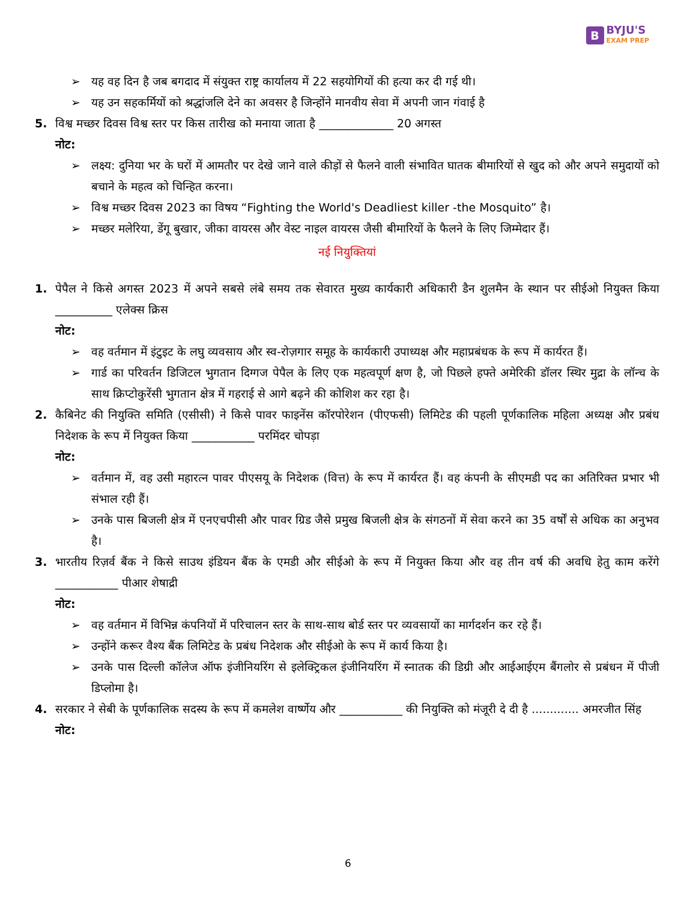B
BYJU'S
EXAM PREP
➢ यह वह दिन है जब बगदाद में संयुक्त राष्ट्र कार्यालय में 22 सहयोगियों की हत्या कर दी गई थी।
➢ यह उन सहकर्मियों को श्रद्धांजलि देने का अवसर है जिन्होंने मानवीय सेवा में अपनी जान गंवाई है
5. विश्व मच्छर दिवस विश्व स्तर पर किस तारीख को मनाया जाता है _____________ 20 अगस्त
नोट:
➢ लक्ष्य: दुनिया भर के घरों में आमतौर पर देखे जाने वाले कीड़ों से फैलने वाली संभावित घातक बीमारियों से खुद को और अपने समुदायों को बचाने के महत्व को चिन्हित करना।
➢ विश्व मच्छर दिवस 2023 का विषय “Fighting the World's Deadliest killer -the Mosquito” है।
➢ मच्छर मलेरिया, डेंगू बुखार, जीका वायरस और वेस्ट नाइल वायरस जैसी बीमारियों के फैलने के लिए जिम्मेदार हैं।
नई नियुक्तियां
1. पेपैल ने किसे अगस्त 2023 में अपने सबसे लंबे समय तक सेवारत मुख्य कार्यकारी अधिकारी डैन शुलमैन के स्थान पर सीईओ नियुक्त किया __________ एलेक्स क्रिस
नोट:
➢ वह वर्तमान में इंटुइट के लघु व्यवसाय और स्व-रोज़गार समूह के कार्यकारी उपाध्यक्ष और महाप्रबंधक के रूप में कार्यरत हैं।
➢ गार्ड का परिवर्तन डिजिटल भुगतान दिग्गज पेपैल के लिए एक महत्वपूर्ण क्षण है, जो पिछले हफ्ते अमेरिकी डॉलर स्थिर मुद्रा के लॉन्च के साथ क्रिप्टोकुरेंसी भुगतान क्षेत्र में गहराई से आगे बढ़ने की कोशिश कर रहा है।
2. कैबिनेट की नियुक्ति समिति (एसीसी) ने किसे पावर फाइनेंस कॉरपोरेशन (पीएफसी) लिमिटेड की पहली पूर्णकालिक महिला अध्यक्ष और प्रबंध निदेशक के रूप में नियुक्त किया ___________ परमिंदर चोपड़ा
नोट:
➢ वर्तमान में, वह उसी महारत्न पावर पीएसयू के निदेशक (वित्त) के रूप में कार्यरत हैं। वह कंपनी के सीएमडी पद का अतिरिक्त प्रभार भी संभाल रही हैं।
➢ उनके पास बिजली क्षेत्र में एनएचपीसी और पावर ग्रिड जैसे प्रमुख बिजली क्षेत्र के संगठनों में सेवा करने का 35 वर्षों से अधिक का अनुभव है।
3. भारतीय रिज़र्व बैंक ने किसे साउथ इंडियन बैंक के एमडी और सीईओ के रूप में नियुक्त किया और वह तीन वर्ष की अवधि हेतु काम करेंगे ___________ पीआर शेषाद्री
नोट:
➢ वह वर्तमान में विभिन्न कंपनियों में परिचालन स्तर के साथ-साथ बोर्ड स्तर पर व्यवसायों का मार्गदर्शन कर रहे हैं।
➢ उन्होंने करूर वैश्य बैंक लिमिटेड के प्रबंध निदेशक और सीईओ के रूप में कार्य किया है।
➢ उनके पास दिल्ली कॉलेज ऑफ इंजीनियरिंग से इलेक्ट्रिकल इंजीनियरिंग में स्नातक की डिग्री और आईआईएम बैंगलोर से प्रबंधन में पीजी डिप्लोमा है।
4. सरकार ने सेबी के पूर्णकालिक सदस्य के रूप में कमलेश वार्ष्णेय और ___________ की नियुक्ति को मंजूरी दे दी है ............. अमरजीत सिंह
नोट:
6